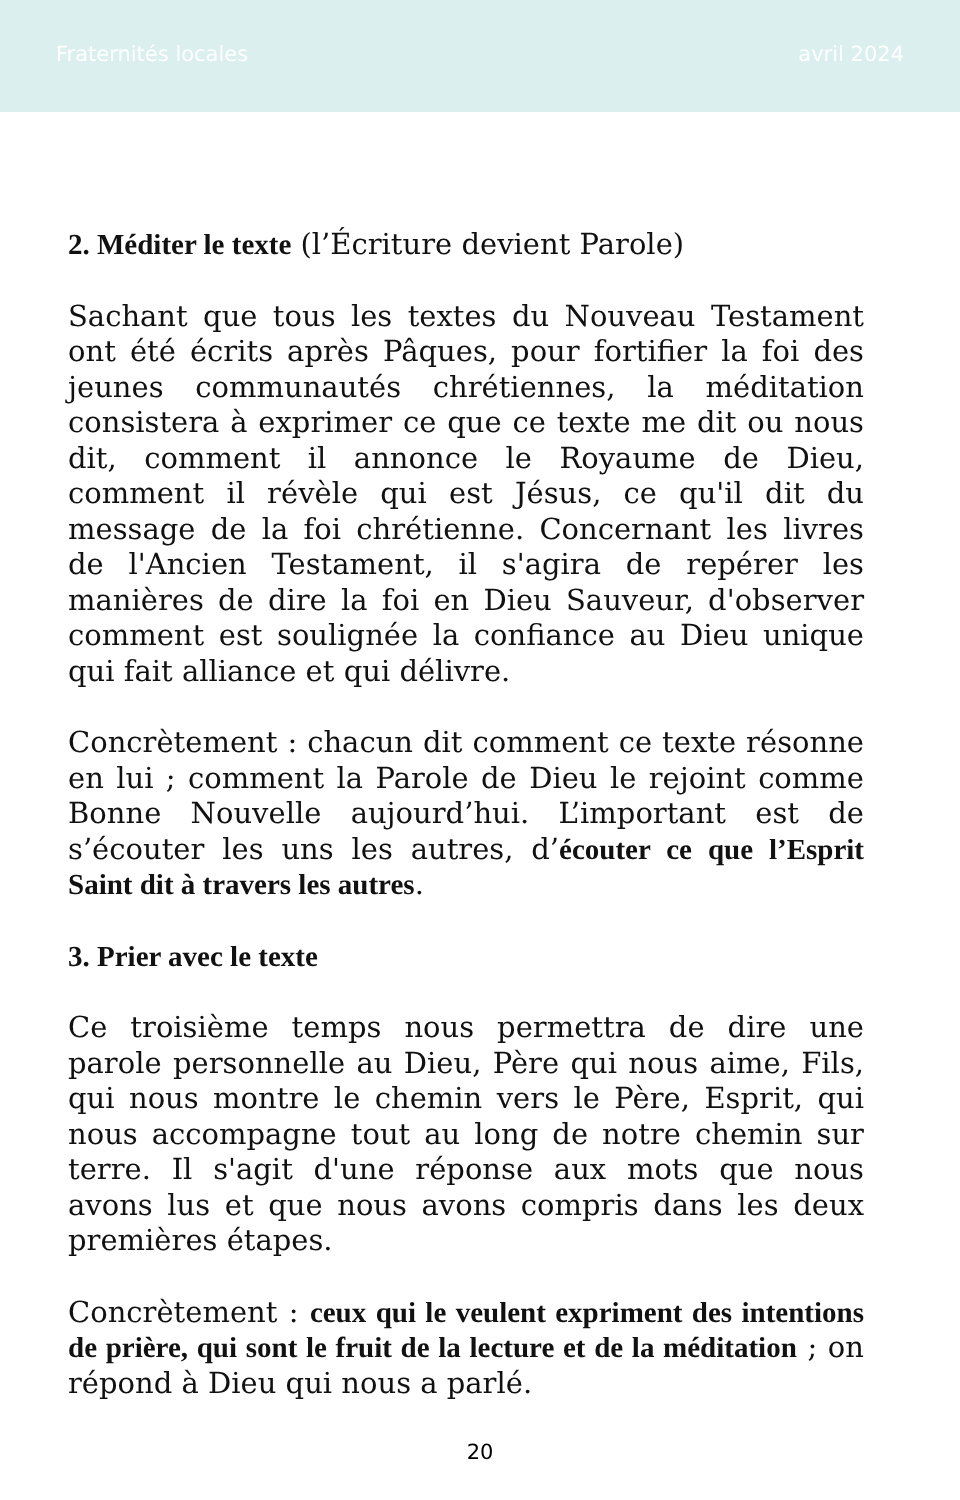Fraternités locales avril 2024
2. Méditer le texte (l’Écriture devient Parole)
Sachant que tous les textes du Nouveau Testament ont été écrits après Pâques, pour fortifier la foi des jeunes communautés chrétiennes, la méditation consistera à exprimer ce que ce texte me dit ou nous dit, comment il annonce le Royaume de Dieu, comment il révèle qui est Jésus, ce qu'il dit du message de la foi chrétienne. Concernant les livres de l'Ancien Testament, il s'agira de repérer les manières de dire la foi en Dieu Sauveur, d'observer comment est soulignée la confiance au Dieu unique qui fait alliance et qui délivre.
Concrètement : chacun dit comment ce texte résonne en lui ; comment la Parole de Dieu le rejoint comme Bonne Nouvelle aujourd’hui. L’important est de s’écouter les uns les autres, d’écouter ce que l’Esprit Saint dit à travers les autres.
3. Prier avec le texte
Ce troisième temps nous permettra de dire une parole personnelle au Dieu, Père qui nous aime, Fils, qui nous montre le chemin vers le Père, Esprit, qui nous accompagne tout au long de notre chemin sur terre. Il s'agit d'une réponse aux mots que nous avons lus et que nous avons compris dans les deux premières étapes.
Concrètement : ceux qui le veulent expriment des intentions de prière, qui sont le fruit de la lecture et de la méditation ; on répond à Dieu qui nous a parlé.
20